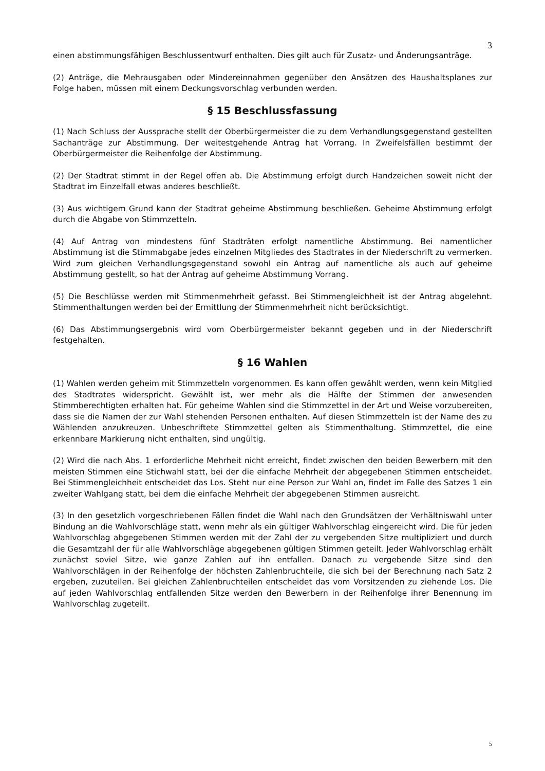3
einen abstimmungsfähigen Beschlussentwurf enthalten. Dies gilt auch für Zusatz- und Änderungsanträge.
(2) Anträge, die Mehrausgaben oder Mindereinnahmen gegenüber den Ansätzen des Haushaltsplanes zur Folge haben, müssen mit einem Deckungsvorschlag verbunden werden.
§ 15 Beschlussfassung
(1) Nach Schluss der Aussprache stellt der Oberbürgermeister die zu dem Verhandlungsgegenstand gestellten Sachanträge zur Abstimmung. Der weitestgehende Antrag hat Vorrang. In Zweifelsfällen bestimmt der Oberbürgermeister die Reihenfolge der Abstimmung.
(2) Der Stadtrat stimmt in der Regel offen ab. Die Abstimmung erfolgt durch Handzeichen soweit nicht der Stadtrat im Einzelfall etwas anderes beschließt.
(3) Aus wichtigem Grund kann der Stadtrat geheime Abstimmung beschließen. Geheime Abstimmung erfolgt durch die Abgabe von Stimmzetteln.
(4) Auf Antrag von mindestens fünf Stadträten erfolgt namentliche Abstimmung. Bei namentlicher Abstimmung ist die Stimmabgabe jedes einzelnen Mitgliedes des Stadtrates in der Niederschrift zu vermerken. Wird zum gleichen Verhandlungsgegenstand sowohl ein Antrag auf namentliche als auch auf geheime Abstimmung gestellt, so hat der Antrag auf geheime Abstimmung Vorrang.
(5) Die Beschlüsse werden mit Stimmenmehrheit gefasst. Bei Stimmengleichheit ist der Antrag abgelehnt. Stimmenthaltungen werden bei der Ermittlung der Stimmenmehrheit nicht berücksichtigt.
(6) Das Abstimmungsergebnis wird vom Oberbürgermeister bekannt gegeben und in der Niederschrift festgehalten.
§ 16 Wahlen
(1) Wahlen werden geheim mit Stimmzetteln vorgenommen. Es kann offen gewählt werden, wenn kein Mitglied des Stadtrates widerspricht. Gewählt ist, wer mehr als die Hälfte der Stimmen der anwesenden Stimmberechtigten erhalten hat. Für geheime Wahlen sind die Stimmzettel in der Art und Weise vorzubereiten, dass sie die Namen der zur Wahl stehenden Personen enthalten. Auf diesen Stimmzetteln ist der Name des zu Wählenden anzukreuzen. Unbeschriftete Stimmzettel gelten als Stimmenthaltung. Stimmzettel, die eine erkennbare Markierung nicht enthalten, sind ungültig.
(2) Wird die nach Abs. 1 erforderliche Mehrheit nicht erreicht, findet zwischen den beiden Bewerbern mit den meisten Stimmen eine Stichwahl statt, bei der die einfache Mehrheit der abgegebenen Stimmen entscheidet. Bei Stimmengleichheit entscheidet das Los. Steht nur eine Person zur Wahl an, findet im Falle des Satzes 1 ein zweiter Wahlgang statt, bei dem die einfache Mehrheit der abgegebenen Stimmen ausreicht.
(3) In den gesetzlich vorgeschriebenen Fällen findet die Wahl nach den Grundsätzen der Verhältniswahl unter Bindung an die Wahlvorschläge statt, wenn mehr als ein gültiger Wahlvorschlag eingereicht wird. Die für jeden Wahlvorschlag abgegebenen Stimmen werden mit der Zahl der zu vergebenden Sitze multipliziert und durch die Gesamtzahl der für alle Wahlvorschläge abgegebenen gültigen Stimmen geteilt. Jeder Wahlvorschlag erhält zunächst soviel Sitze, wie ganze Zahlen auf ihn entfallen. Danach zu vergebende Sitze sind den Wahlvorschlägen in der Reihenfolge der höchsten Zahlenbruchteile, die sich bei der Berechnung nach Satz 2 ergeben, zuzuteilen. Bei gleichen Zahlenbruchteilen entscheidet das vom Vorsitzenden zu ziehende Los. Die auf jeden Wahlvorschlag entfallenden Sitze werden den Bewerbern in der Reihenfolge ihrer Benennung im Wahlvorschlag zugeteilt.
5